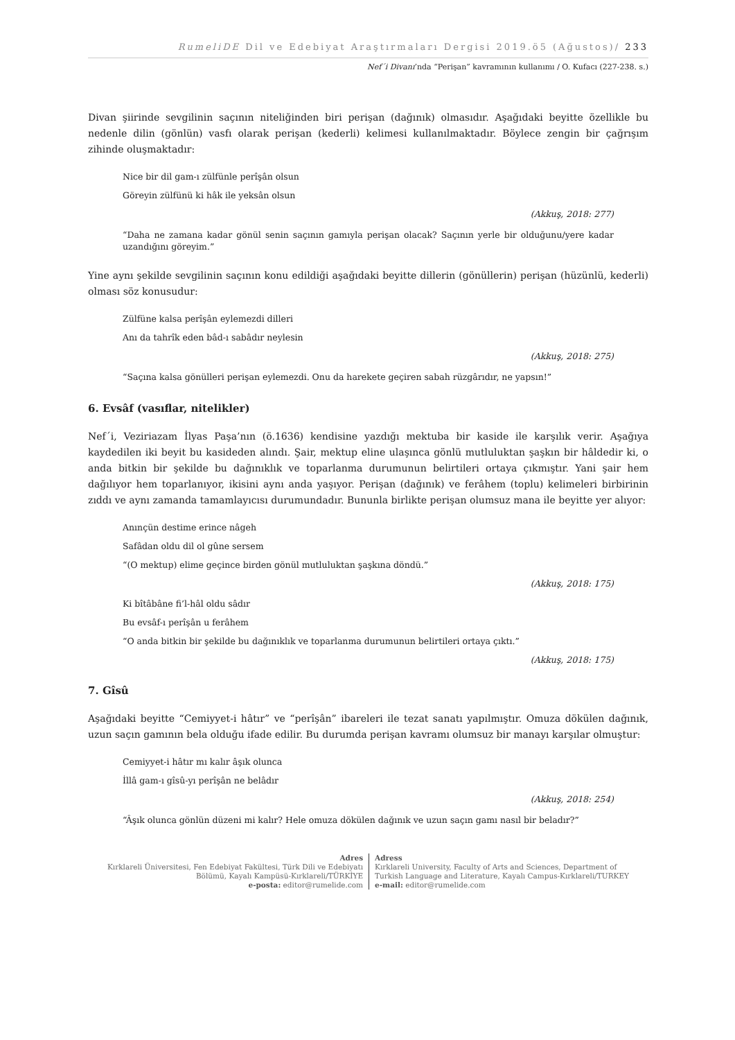RumeliDE Dil ve Edebiyat Araştırmaları Dergisi 2019.ö5 (Ağustos)/ 233
Nef´i Divanı’nda “Perişan” kavramının kullanımı / O. Kufacı (227-238. s.)
Divan şiirinde sevgilinin saçının niteliğinden biri perişan (dağınık) olmasıdır. Aşağıdaki beyitte özellikle bu nedenle dilin (gönlün) vasfı olarak perişan (kederli) kelimesi kullanılmaktadır. Böylece zengin bir çağrışım zihinde oluşmaktadır:
Nice bir dil gam-ı zülfünle perîşân olsun
Göreyin zülfünü ki hâk ile yeksân olsun
(Akkuş, 2018: 277)
“Daha ne zamana kadar gönül senin saçının gamıyla perişan olacak? Saçının yerle bir olduğunu/yere kadar uzandığını göreyim.”
Yine aynı şekilde sevgilinin saçının konu edildiği aşağıdaki beyitte dillerin (gönüllerin) perişan (hüzünlü, kederli) olması söz konusudur:
Zülfüne kalsa perîşân eylemezdi dilleri
Anı da tahrîk eden bâd-ı sabâdır neylesin
(Akkuş, 2018: 275)
“Saçına kalsa gönülleri perişan eylemezdi. Onu da harekete geçiren sabah rüzgârıdır, ne yapsın!”
6. Evsâf (vasıflar, nitelikler)
Nef´i, Veziriazam İlyas Paşa’nın (ö.1636) kendisine yazdığı mektuba bir kaside ile karşılık verir. Aşağıya kaydedilen iki beyit bu kasideden alındı. Şair, mektup eline ulaşınca gönlü mutluluktan şaşkın bir hâldedir ki, o anda bitkin bir şekilde bu dağınıklık ve toparlanma durumunun belirtileri ortaya çıkmıştır. Yani şair hem dağılıyor hem toparlanıyor, ikisini aynı anda yaşıyor. Perişan (dağınık) ve ferâhem (toplu) kelimeleri birbirinin zıddı ve aynı zamanda tamamlayıcısı durumundadır. Bununla birlikte perişan olumsuz mana ile beyitte yer alıyor:
Anınçün destime erince nâgeh
Safâdan oldu dil ol gûne sersem
“(O mektup) elime geçince birden gönül mutluluktan şaşkına döndü.”
(Akkuş, 2018: 175)
Ki bîtâbâne fi’l-hâl oldu sâdır
Bu evsâf-ı perîşân u ferâhem
“O anda bitkin bir şekilde bu dağınıklık ve toparlanma durumunun belirtileri ortaya çıktı.”
(Akkuş, 2018: 175)
7. Gîsû
Aşağıdaki beyitte “Cemiyyet-i hâtır” ve “perîşân” ibareleri ile tezat sanatı yapılmıştır. Omuza dökülen dağınık, uzun saçın gamının bela olduğu ifade edilir. Bu durumda perişan kavramı olumsuz bir manayı karşılar olmuştur:
Cemiyyet-i hâtır mı kalır âşık olunca
İllâ gam-ı gîsû-yı perîşân ne belâdır
(Akkuş, 2018: 254)
“Âşık olunca gönlün düzeni mi kalır? Hele omuza dökülen dağınık ve uzun saçın gamı nasıl bir beladır?”
Adres
Kırklareli Üniversitesi, Fen Edebiyat Fakültesi, Türk Dili ve Edebiyatı
Bölümü, Kayalı Kampüsü-Kırklareli/TÜRKİYE
e-posta: editor@rumelide.com
Adress
Kırklareli University, Faculty of Arts and Sciences, Department of
Turkish Language and Literature, Kayalı Campus-Kırklareli/TURKEY
e-mail: editor@rumelide.com